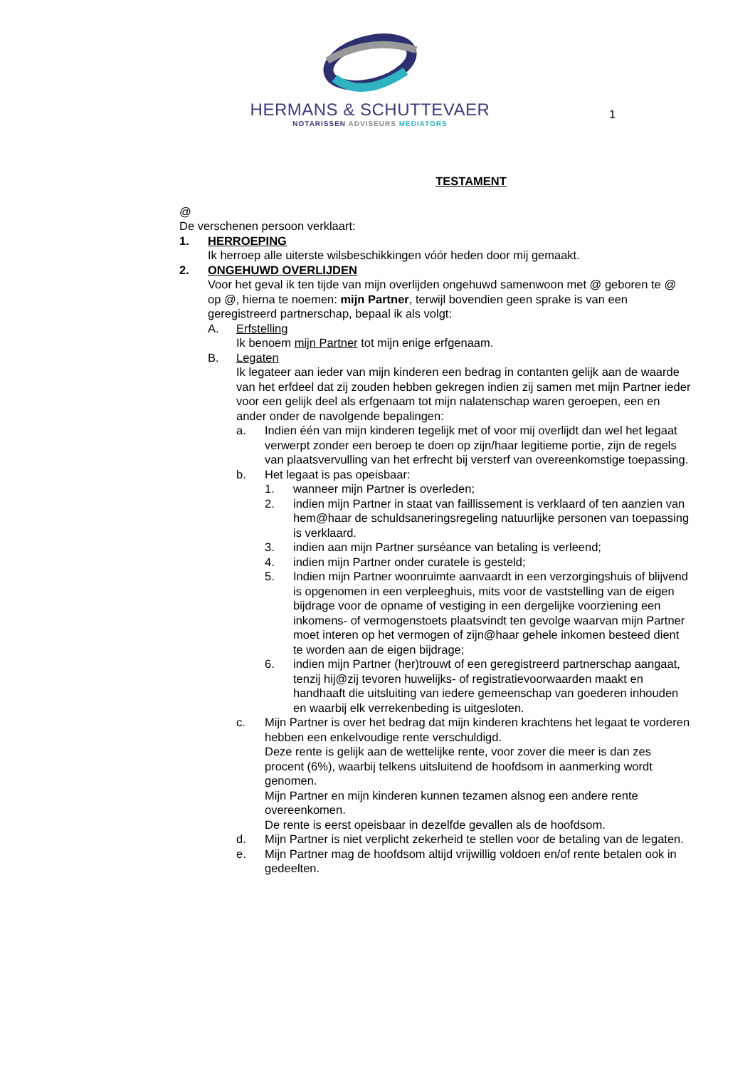HERMANS & SCHUTTEVAER
NOTARISSEN ADVISEURS MEDIATORS
1
TESTAMENT
@
De verschenen persoon verklaart:
1. HERROEPING
Ik herroep alle uiterste wilsbeschikkingen vóór heden door mij gemaakt.
2. ONGEHUWD OVERLIJDEN
Voor het geval ik ten tijde van mijn overlijden ongehuwd samenwoon met @ geboren te @ op @, hierna te noemen: mijn Partner, terwijl bovendien geen sprake is van een geregistreerd partnerschap, bepaal ik als volgt:
A. Erfstelling
Ik benoem mijn Partner tot mijn enige erfgenaam.
B. Legaten
Ik legateer aan ieder van mijn kinderen een bedrag in contanten gelijk aan de waarde van het erfdeel dat zij zouden hebben gekregen indien zij samen met mijn Partner ieder voor een gelijk deel als erfgenaam tot mijn nalatenschap waren geroepen, een en ander onder de navolgende bepalingen:
a. Indien één van mijn kinderen tegelijk met of voor mij overlijdt dan wel het legaat verwerpt zonder een beroep te doen op zijn/haar legitieme portie, zijn de regels van plaatsvervulling van het erfrecht bij versterf van overeenkomstige toepassing.
b. Het legaat is pas opeisbaar:
1. wanneer mijn Partner is overleden;
2. indien mijn Partner in staat van faillissement is verklaard of ten aanzien van hem@haar de schuldsaneringsregeling natuurlijke personen van toepassing is verklaard.
3. indien aan mijn Partner surséance van betaling is verleend;
4. indien mijn Partner onder curatele is gesteld;
5. Indien mijn Partner woonruimte aanvaardt in een verzorgingshuis of blijvend is opgenomen in een verpleeghuis, mits voor de vaststelling van de eigen bijdrage voor de opname of vestiging in een dergelijke voorziening een inkomens- of vermogenstoets plaatsvindt ten gevolge waarvan mijn Partner moet interen op het vermogen of zijn@haar gehele inkomen besteed dient te worden aan de eigen bijdrage;
6. indien mijn Partner (her)trouwt of een geregistreerd partnerschap aangaat, tenzij hij@zij tevoren huwelijks- of registratievoorwaarden maakt en handhaaft die uitsluiting van iedere gemeenschap van goederen inhouden en waarbij elk verrekenbeding is uitgesloten.
c. Mijn Partner is over het bedrag dat mijn kinderen krachtens het legaat te vorderen hebben een enkelvoudige rente verschuldigd.
Deze rente is gelijk aan de wettelijke rente, voor zover die meer is dan zes procent (6%), waarbij telkens uitsluitend de hoofdsom in aanmerking wordt genomen.
Mijn Partner en mijn kinderen kunnen tezamen alsnog een andere rente overeenkomen.
De rente is eerst opeisbaar in dezelfde gevallen als de hoofdsom.
d. Mijn Partner is niet verplicht zekerheid te stellen voor de betaling van de legaten.
e. Mijn Partner mag de hoofdsom altijd vrijwillig voldoen en/of rente betalen ook in gedeelten.